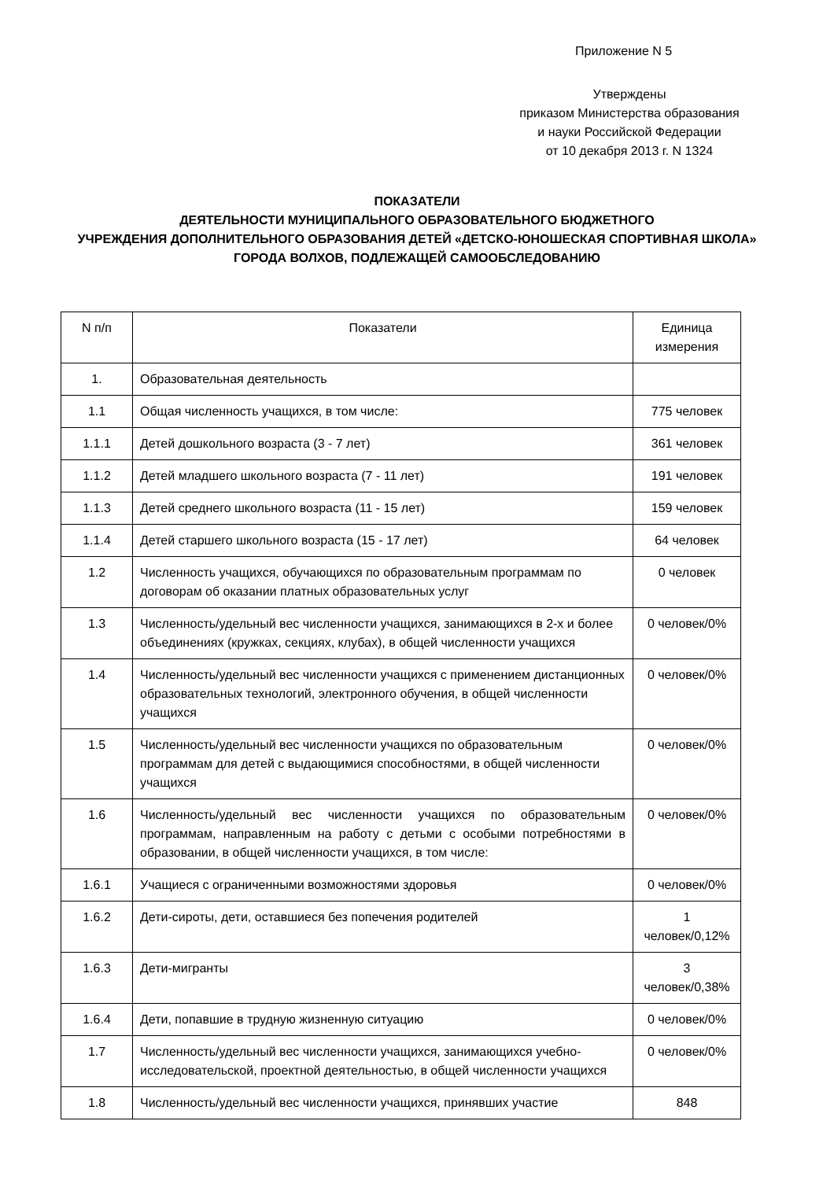Приложение N 5
Утверждены
приказом Министерства образования
и науки Российской Федерации
от 10 декабря 2013 г. N 1324
ПОКАЗАТЕЛИ
ДЕЯТЕЛЬНОСТИ МУНИЦИПАЛЬНОГО ОБРАЗОВАТЕЛЬНОГО БЮДЖЕТНОГО
УЧРЕЖДЕНИЯ ДОПОЛНИТЕЛЬНОГО ОБРАЗОВАНИЯ ДЕТЕЙ «ДЕТСКО-ЮНОШЕСКАЯ СПОРТИВНАЯ ШКОЛА»
ГОРОДА ВОЛХОВ, ПОДЛЕЖАЩЕЙ САМООБСЛЕДОВАНИЮ
| N п/п | Показатели | Единица измерения |
| --- | --- | --- |
| 1. | Образовательная деятельность | |
| 1.1 | Общая численность учащихся, в том числе: | 775 человек |
| 1.1.1 | Детей дошкольного возраста (3 - 7 лет) | 361 человек |
| 1.1.2 | Детей младшего школьного возраста (7 - 11 лет) | 191 человек |
| 1.1.3 | Детей среднего школьного возраста (11 - 15 лет) | 159 человек |
| 1.1.4 | Детей старшего школьного возраста (15 - 17 лет) | 64 человек |
| 1.2 | Численность учащихся, обучающихся по образовательным программам по договорам об оказании платных образовательных услуг | 0 человек |
| 1.3 | Численность/удельный вес численности учащихся, занимающихся в 2-х и более объединениях (кружках, секциях, клубах), в общей численности учащихся | 0 человек/0% |
| 1.4 | Численность/удельный вес численности учащихся с применением дистанционных образовательных технологий, электронного обучения, в общей численности учащихся | 0 человек/0% |
| 1.5 | Численность/удельный вес численности учащихся по образовательным программам для детей с выдающимися способностями, в общей численности учащихся | 0 человек/0% |
| 1.6 | Численность/удельный вес численности учащихся по образовательным программам, направленным на работу с детьми с особыми потребностями в образовании, в общей численности учащихся, в том числе: | 0 человек/0% |
| 1.6.1 | Учащиеся с ограниченными возможностями здоровья | 0 человек/0% |
| 1.6.2 | Дети-сироты, дети, оставшиеся без попечения родителей | 1 человек/0,12% |
| 1.6.3 | Дети-мигранты | 3 человек/0,38% |
| 1.6.4 | Дети, попавшие в трудную жизненную ситуацию | 0 человек/0% |
| 1.7 | Численность/удельный вес численности учащихся, занимающихся учебно-исследовательской, проектной деятельностью, в общей численности учащихся | 0 человек/0% |
| 1.8 | Численность/удельный вес численности учащихся, принявших участие | 848 |